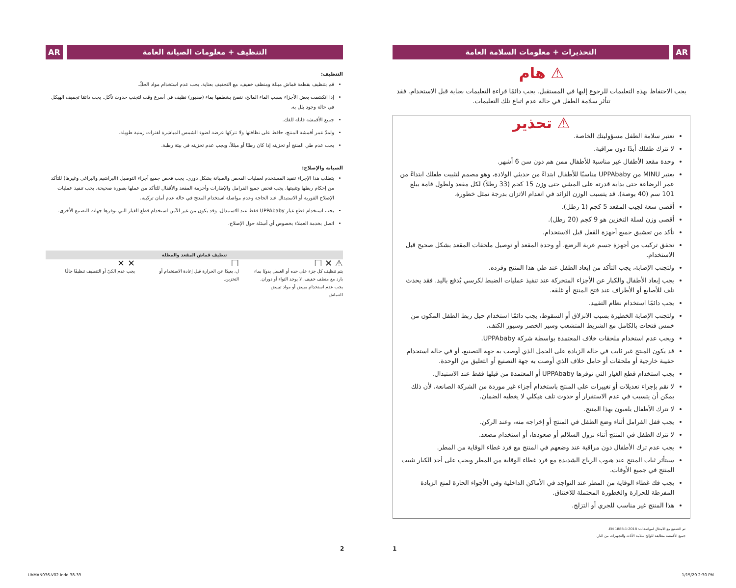AR التحذيرات + معلومات السلامة العامة
⚠ هام
يجب الاحتفاظ بهذه التعليمات للرجوع إليها في المستقبل. يجب دائمًا قراءة التعليمات بعناية قبل الاستخدام. فقد تتأثر سلامة الطفل في حالة عدم اتباع تلك التعليمات.
⚠ تحذير
تعتبر سلامة الطفل مسؤوليتك الخاصة.
لا تترك طفلك أبدًا دون مراقبة.
وحدة مقعد الأطفال غير مناسبة للأطفال ممن هم دون سن 6 أشهر.
يعتبر MINU من UPPAbaby مناسبًا للأطفال ابتداءً من حديثي الولادة، وهو مصمم لتثبيت طفلك ابتداءً من عمر الرضاعة حتى بداية قدرته على المشي حتى وزن 15 كجم (33 رطلاً) لكل مقعد ولطول قامة يبلغ 101 سم (40 بوصة). قد يتسبب الوزن الزائد في انعدام الاتزان بدرجة تمثل خطورة.
أقصى سعة لجيب المقعد 5 كجم (1 رطل).
أقصى وزن لسلة التخزين هو 9 كجم (20 رطل).
تأكد من تعشيق جميع أجهزة القفل قبل الاستخدام.
تحقق تركيب من أجهزة جسم عربة الرضع، أو وحدة المقعد أو توصيل ملحقات المقعد بشكل صحيح قبل الاستخدام.
ولتجنب الإصابة، يجب التأكد من إبعاد الطفل عند طي هذا المنتج وفرده.
يجب إبعاد الأطفال والكبار عن الأجزاء المتحركة عند تنفيذ عمليات الضبط لكرسي يُدفع باليد. فقد يحدث تلف للأصابع أو الأطراف عند فتح المنتج أو غلقه.
يجب دائمًا استخدام نظام التقييد.
ولتجنب الإصابة الخطيرة بسبب الانزلاق أو السقوط، يجب دائمًا استخدام حبل ربط الطفل المكون من خمس فتحات بالكامل مع الشريط المتشعب وسير الخصر وسيور الكتف.
ويجب عدم استخدام ملحقات خلاف المعتمدة بواسطة شركة UPPAbaby.
قد يكون المنتج غير ثابت في حالة الزيادة على الحمل الذي أوصت به جهة التصنيع، أو في حالة استخدام حقيبة خارجية أو ملحقات أو حامل خلاف الذي أوصت به جهة التصنيع أو التعليق من الوحدة.
يجب استخدام قطع الغيار التي توفرها UPPAbaby أو المعتمدة من قبلها فقط عند الاستبدال.
لا تقم بإجراء تعديلات أو تغييرات على المنتج باستخدام أجزاء غير موردة من الشركة الصانعة، لأن ذلك يمكن أن يتسبب في عدم الاستقرار أو حدوث تلف هيكلي لا يغطيه الضمان.
لا تترك الأطفال يلعبون بهذا المنتج.
يجب قفل الفرامل أثناء وضع الطفل في المنتج أو إخراجه منه، وعند الركن.
لا تترك الطفل في المنتج أثناء نزول السلالم أو صعودها، أو استخدام مصعد.
يجب عدم ترك الأطفال دون مراقبة عند وضعهم في المنتج مع فرد غطاء الوقاية من المطر.
سيتأثر ثبات المنتج عند هبوب الرياح الشديدة مع فرد غطاء الوقاية من المطر ويجب على أحد الكبار تثبيت المنتج في جميع الأوقات.
يجب فك غطاء الوقاية من المطر عند التواجد في الأماكن الداخلية وفي الأجواء الحارة لمنع الزيادة المفرطة للحرارة والخطورة المحتملة للاختناق.
هذا المنتج غير مناسب للجري أو التزلج.
تم التصنيع مع الامتثال لمواصفات: EN 1888-1:2018.
جميع الأقمشة مطابقة للوائح سلامة الأثاث والتجهيزات من النار.
التنظيف + معلومات الصيانة العامة
AR
التنظيف:
قم بتنظيف بقطعة قماش مبللة ومنظف خفيف، مع التجفيف بعناية. يجب عدم استخدام مواد الحكّ.
إذا انكشفت بعض الأجزاء بسبب الماء المالح، ننصح بشطفها بماء (صنبور) نظيف في أسرع وقت لتجنب حدوث تآكل. يجب دائمًا تجفيف الهيكل في حالة وجود بلل به.
جميع الأقمشة قابلة للفك.
ولمدّ عمر أقمشة المنتج، حافظ على نظافتها ولا تتركها عرضة لضوء الشمس المباشرة لفترات زمنية طويلة.
يجب عدم طي المنتج أو تخزينه إذا كان رطبًا أو مبللاً، ويجب عدم تخزينه في بيئة رطبة.
الصيانة والإصلاح:
يتطلب هذا الإجراء تنفيذ المستخدم لعمليات الفحص والصيانة بشكل دوري. يجب فحص جميع أجزاء التوصيل (البراشيم والبراغي وغيرها) للتأكد من إحكام ربطها وتثبيتها. يجب فحص جميع الفرامل والإطارات وأحزمة المقعد والأقفال للتأكد من عملها بصورة صحيحة. يجب تنفيذ عمليات الإصلاح الفورية أو الاستبدال عند الحاجة وعدم مواصلة استخدام المنتج في حالة عدم أمان تركيبه.
يجب استخدام قطع غيار UPPAbaby فقط عند الاستبدال. وقد يكون من غير الآمن استخدام قطع الغيار التي توفرها جهات التصنيع الأخرى.
اتصل بخدمة العملاء بخصوص أي أسئلة حول الإصلاح.
تنظيف قماش المقعد والمظلة
⚠ ✕ ☐
يتم تنظيف كل جزء على حده أو الغسل يدويًا بماء بارد مع منظف خفيف. لا يوجد التواء أو دوران. يجب عدم استخدام مبيض أو مواد تبييض للقماش.
☐
ل، بعيدًا عن الحرارة قبل إعادة الاستخدام أو التخزين.
✕ ✕
يجب عدم الكيّ أو التنظيف تنظيفًا جافًا
2 1
UbMAN036-V02.indd 38-39 1/15/20 2:30 PM